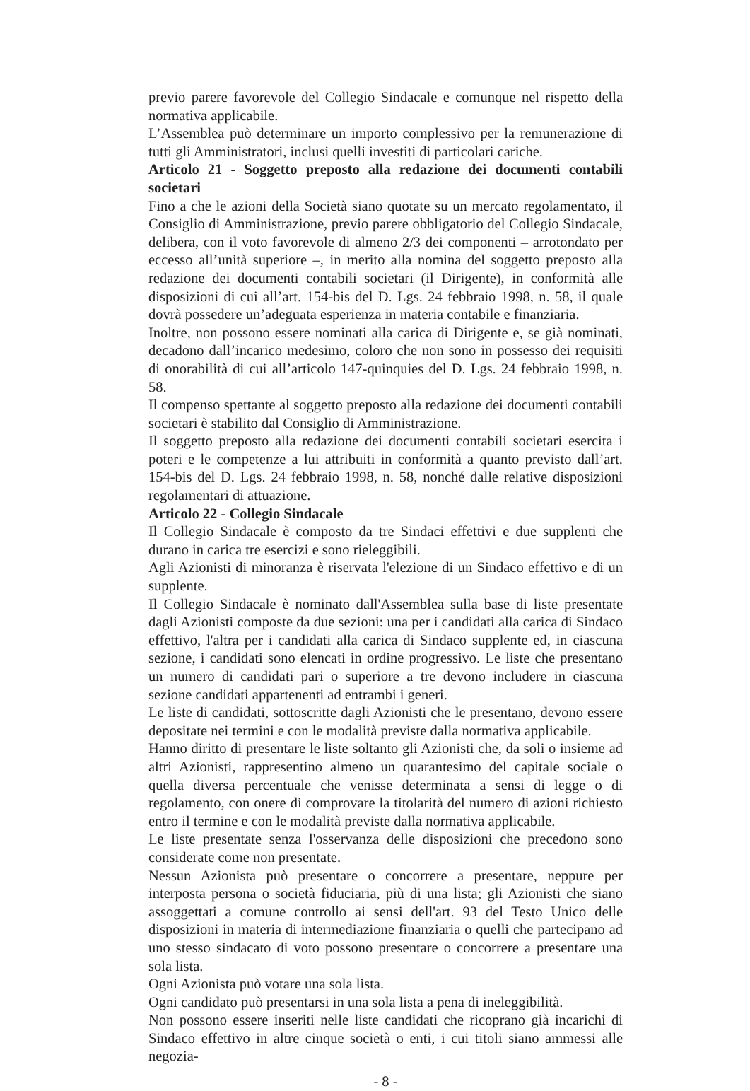previo parere favorevole del Collegio Sindacale e comunque nel rispetto della normativa applicabile.
L’Assemblea può determinare un importo complessivo per la remunerazione di tutti gli Amministratori, inclusi quelli investiti di particolari cariche.
Articolo 21 - Soggetto preposto alla redazione dei documenti contabili societari
Fino a che le azioni della Società siano quotate su un mercato regolamentato, il Consiglio di Amministrazione, previo parere obbligatorio del Collegio Sindacale, delibera, con il voto favorevole di almeno 2/3 dei componenti – arrotondato per eccesso all’unità superiore –, in merito alla nomina del soggetto preposto alla redazione dei documenti contabili societari (il Dirigente), in conformità alle disposizioni di cui all’art. 154-bis del D. Lgs. 24 febbraio 1998, n. 58, il quale dovrà possedere un’adeguata esperienza in materia contabile e finanziaria.
Inoltre, non possono essere nominati alla carica di Dirigente e, se già nominati, decadono dall’incarico medesimo, coloro che non sono in possesso dei requisiti di onorabilità di cui all’articolo 147-quinquies del D. Lgs. 24 febbraio 1998, n. 58.
Il compenso spettante al soggetto preposto alla redazione dei documenti contabili societari è stabilito dal Consiglio di Amministrazione.
Il soggetto preposto alla redazione dei documenti contabili societari esercita i poteri e le competenze a lui attribuiti in conformità a quanto previsto dall’art. 154-bis del D. Lgs. 24 febbraio 1998, n. 58, nonché dalle relative disposizioni regolamentari di attuazione.
Articolo 22 - Collegio Sindacale
Il Collegio Sindacale è composto da tre Sindaci effettivi e due supplenti che durano in carica tre esercizi e sono rieleggibili.
Agli Azionisti di minoranza è riservata l'elezione di un Sindaco effettivo e di un supplente.
Il Collegio Sindacale è nominato dall'Assemblea sulla base di liste presentate dagli Azionisti composte da due sezioni: una per i candidati alla carica di Sindaco effettivo, l'altra per i candidati alla carica di Sindaco supplente ed, in ciascuna sezione, i candidati sono elencati in ordine progressivo. Le liste che presentano un numero di candidati pari o superiore a tre devono includere in ciascuna sezione candidati appartenenti ad entrambi i generi.
Le liste di candidati, sottoscritte dagli Azionisti che le presentano, devono essere depositate nei termini e con le modalità previste dalla normativa applicabile.
Hanno diritto di presentare le liste soltanto gli Azionisti che, da soli o insieme ad altri Azionisti, rappresentino almeno un quarantesimo del capitale sociale o quella diversa percentuale che venisse determinata a sensi di legge o di regolamento, con onere di comprovare la titolarità del numero di azioni richiesto entro il termine e con le modalità previste dalla normativa applicabile.
Le liste presentate senza l'osservanza delle disposizioni che precedono sono considerate come non presentate.
Nessun Azionista può presentare o concorrere a presentare, neppure per interposta persona o società fiduciaria, più di una lista; gli Azionisti che siano assoggettati a comune controllo ai sensi dell'art. 93 del Testo Unico delle disposizioni in materia di intermediazione finanziaria o quelli che partecipano ad uno stesso sindacato di voto possono presentare o concorrere a presentare una sola lista.
Ogni Azionista può votare una sola lista.
Ogni candidato può presentarsi in una sola lista a pena di ineleggibilità.
Non possono essere inseriti nelle liste candidati che ricoprano già incarichi di Sindaco effettivo in altre cinque società o enti, i cui titoli siano ammessi alle negozia-
- 8 -